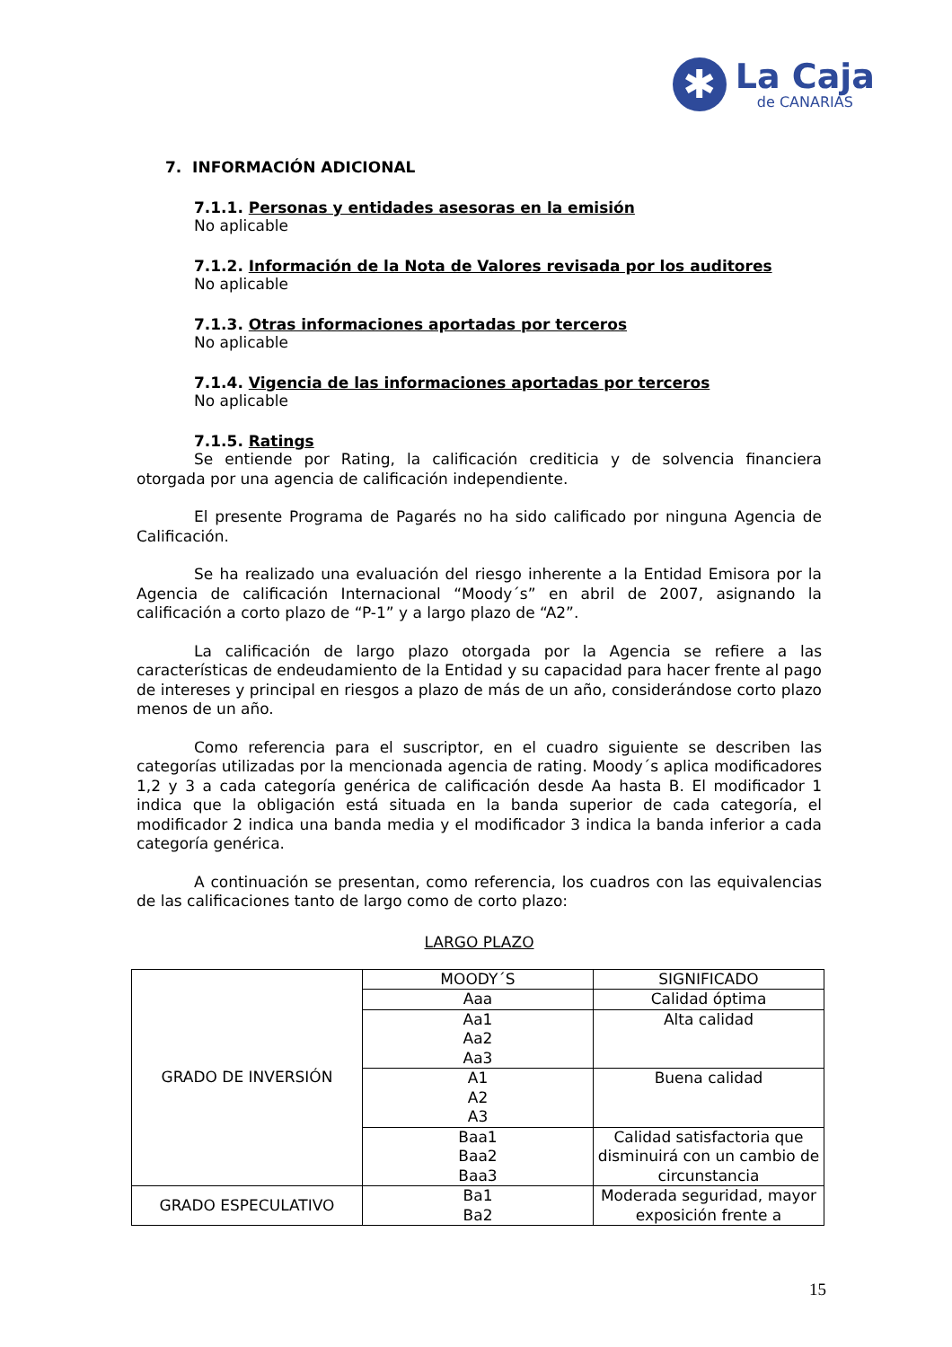✱
La Caja
de CANARIAS
7. INFORMACIÓN ADICIONAL
7.1.1. Personas y entidades asesoras en la emisión
No aplicable
7.1.2. Información de la Nota de Valores revisada por los auditores
No aplicable
7.1.3. Otras informaciones aportadas por terceros
No aplicable
7.1.4. Vigencia de las informaciones aportadas por terceros
No aplicable
7.1.5. Ratings
Se entiende por Rating, la calificación crediticia y de solvencia financiera otorgada por una agencia de calificación independiente.
El presente Programa de Pagarés no ha sido calificado por ninguna Agencia de Calificación.
Se ha realizado una evaluación del riesgo inherente a la Entidad Emisora por la Agencia de calificación Internacional “Moody´s” en abril de 2007, asignando la calificación a corto plazo de “P-1” y a largo plazo de “A2”.
La calificación de largo plazo otorgada por la Agencia se refiere a las características de endeudamiento de la Entidad y su capacidad para hacer frente al pago de intereses y principal en riesgos a plazo de más de un año, considerándose corto plazo menos de un año.
Como referencia para el suscriptor, en el cuadro siguiente se describen las categorías utilizadas por la mencionada agencia de rating. Moody´s aplica modificadores 1,2 y 3 a cada categoría genérica de calificación desde Aa hasta B. El modificador 1 indica que la obligación está situada en la banda superior de cada categoría, el modificador 2 indica una banda media y el modificador 3 indica la banda inferior a cada categoría genérica.
A continuación se presentan, como referencia, los cuadros con las equivalencias de las calificaciones tanto de largo como de corto plazo:
LARGO PLAZO
| GRADO DE INVERSIÓN | MOODY´S | SIGNIFICADO |
| | Aaa | Calidad óptima |
| | Aa1 Aa2 Aa3 | Alta calidad |
| | A1 A2 A3 | Buena calidad |
| | Baa1 Baa2 Baa3 | Calidad satisfactoria que disminuirá con un cambio de circunstancia |
| GRADO ESPECULATIVO | Ba1 Ba2 | Moderada seguridad, mayor exposición frente a |
15